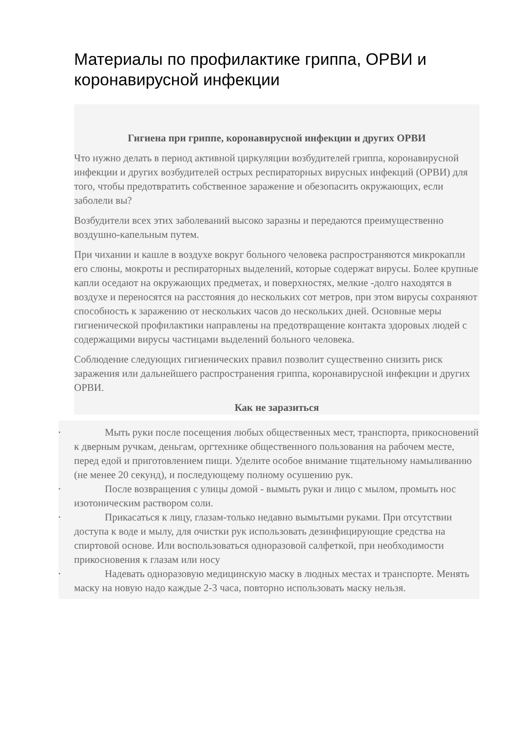Материалы по профилактике гриппа, ОРВИ и коронавирусной инфекции
Гигиена при гриппе, коронавирусной инфекции и других ОРВИ
Что нужно делать в период активной циркуляции возбудителей гриппа, коронавирусной инфекции и других возбудителей острых респираторных вирусных инфекций (ОРВИ) для того, чтобы предотвратить собственное заражение и обезопасить окружающих, если заболели вы?
Возбудители всех этих заболеваний высоко заразны и передаются преимущественно воздушно-капельным путем.
При чихании и кашле в воздухе вокруг больного человека распространяются микрокапли его слюны, мокроты и респираторных выделений, которые содержат вирусы. Более крупные капли оседают на окружающих предметах, и поверхностях, мелкие -долго находятся в воздухе и переносятся на расстояния до нескольких сот метров, при этом вирусы сохраняют способность к заражению от нескольких часов до нескольких дней. Основные меры гигиенической профилактики направлены на предотвращение контакта здоровых людей с содержащими вирусы частицами выделений больного человека.
Соблюдение следующих гигиенических правил позволит существенно снизить риск заражения или дальнейшего распространения гриппа, коронавирусной инфекции и других ОРВИ.
Как не заразиться
•
Мыть руки после посещения любых общественных мест, транспорта, прикосновений к дверным ручкам, деньгам, оргтехнике общественного пользования на рабочем месте, перед едой и приготовлением пищи. Уделите особое внимание тщательному намыливанию (не менее 20 секунд), и последующему полному осушению рук.
•
После возвращения с улицы домой - вымыть руки и лицо с мылом, промыть нос изотоническим раствором соли.
•
Прикасаться к лицу, глазам-только недавно вымытыми руками. При отсутствии доступа к воде и мылу, для очистки рук использовать дезинфицирующие средства на спиртовой основе. Или воспользоваться одноразовой салфеткой, при необходимости прикосновения к глазам или носу
•
Надевать одноразовую медицинскую маску в людных местах и транспорте. Менять маску на новую надо каждые 2-3 часа, повторно использовать маску нельзя.